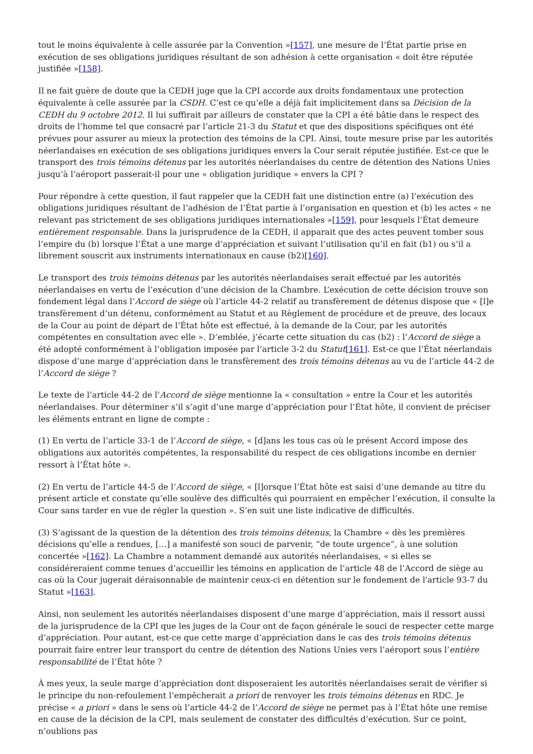tout le moins équivalente à celle assurée par la Convention »[157], une mesure de l’État partie prise en exécution de ses obligations juridiques résultant de son adhésion à cette organisation « doit être réputée justifiée »[158].
Il ne fait guère de doute que la CEDH juge que la CPI accorde aux droits fondamentaux une protection équivalente à celle assurée par la CSDH. C’est ce qu’elle a déjà fait implicitement dans sa Décision de la CEDH du 9 octobre 2012. Il lui suffirait par ailleurs de constater que la CPI a été bâtie dans le respect des droits de l’homme tel que consacré par l’article 21-3 du Statut et que des dispositions spécifiques ont été prévues pour assurer au mieux la protection des témoins de la CPI. Ainsi, toute mesure prise par les autorités néerlandaises en exécution de ses obligations juridiques envers la Cour serait réputée justifiée. Est-ce que le transport des trois témoins détenus par les autorités néerlandaises du centre de détention des Nations Unies jusqu’à l’aéroport passerait-il pour une « obligation juridique » envers la CPI ?
Pour répondre à cette question, il faut rappeler que la CEDH fait une distinction entre (a) l’exécution des obligations juridiques résultant de l’adhésion de l’État partie à l’organisation en question et (b) les actes « ne relevant pas strictement de ses obligations juridiques internationales »[159], pour lesquels l’État demeure entièrement responsable. Dans la jurisprudence de la CEDH, il apparait que des actes peuvent tomber sous l’empire du (b) lorsque l’État a une marge d’appréciation et suivant l’utilisation qu’il en fait (b1) ou s’il a librement souscrit aux instruments internationaux en cause (b2)[160].
Le transport des trois témoins détenus par les autorités néerlandaises serait effectué par les autorités néerlandaises en vertu de l’exécution d’une décision de la Chambre. L’exécution de cette décision trouve son fondement légal dans l’Accord de siège où l’article 44-2 relatif au transfèrement de détenus dispose que « [l]e transfèrement d’un détenu, conformément au Statut et au Règlement de procédure et de preuve, des locaux de la Cour au point de départ de l’État hôte est effectué, à la demande de la Cour, par les autorités compétentes en consultation avec elle ». D’emblée, j’écarte cette situation du cas (b2) : l’Accord de siège a été adopté conformément à l’obligation imposée par l’article 3-2 du Statut[161]. Est-ce que l’État néerlandais dispose d’une marge d’appréciation dans le transfèrement des trois témoins détenus au vu de l’article 44-2 de l’Accord de siège ?
Le texte de l’article 44-2 de l’Accord de siège mentionne la « consultation » entre la Cour et les autorités néerlandaises. Pour déterminer s’il s’agit d’une marge d’appréciation pour l’État hôte, il convient de préciser les éléments entrant en ligne de compte :
(1) En vertu de l’article 33-1 de l’Accord de siège, « [d]ans les tous cas où le présent Accord impose des obligations aux autorités compétentes, la responsabilité du respect de ces obligations incombe en dernier ressort à l’État hôte ».
(2) En vertu de l’article 44-5 de l’Accord de siège, « [l]orsque l’État hôte est saisi d’une demande au titre du présent article et constate qu’elle soulève des difficultés qui pourraient en empêcher l’exécution, il consulte la Cour sans tarder en vue de régler la question ». S’en suit une liste indicative de difficultés.
(3) S’agissant de la question de la détention des trois témoins détenus, la Chambre « dès les premières décisions qu’elle a rendues, […] a manifesté son souci de parvenir, “de toute urgence”, à une solution concertée »[162]. La Chambre a notamment demandé aux autorités néerlandaises, « si elles se considéreraient comme tenues d’accueillir les témoins en application de l’article 48 de l’Accord de siège au cas où la Cour jugerait déraisonnable de maintenir ceux-ci en détention sur le fondement de l'article 93-7 du Statut »[163].
Ainsi, non seulement les autorités néerlandaises disposent d’une marge d’appréciation, mais il ressort aussi de la jurisprudence de la CPI que les juges de la Cour ont de façon générale le souci de respecter cette marge d’appréciation. Pour autant, est-ce que cette marge d’appréciation dans le cas des trois témoins détenus pourrait faire entrer leur transport du centre de détention des Nations Unies vers l’aéroport sous l’entière responsabilité de l’État hôte ?
À mes yeux, la seule marge d’appréciation dont disposeraient les autorités néerlandaises serait de vérifier si le principe du non-refoulement l’empêcherait a priori de renvoyer les trois témoins détenus en RDC. Je précise « a priori » dans le sens où l’article 44-2 de l’Accord de siège ne permet pas à l’État hôte une remise en cause de la décision de la CPI, mais seulement de constater des difficultés d’exécution. Sur ce point, n’oublions pas